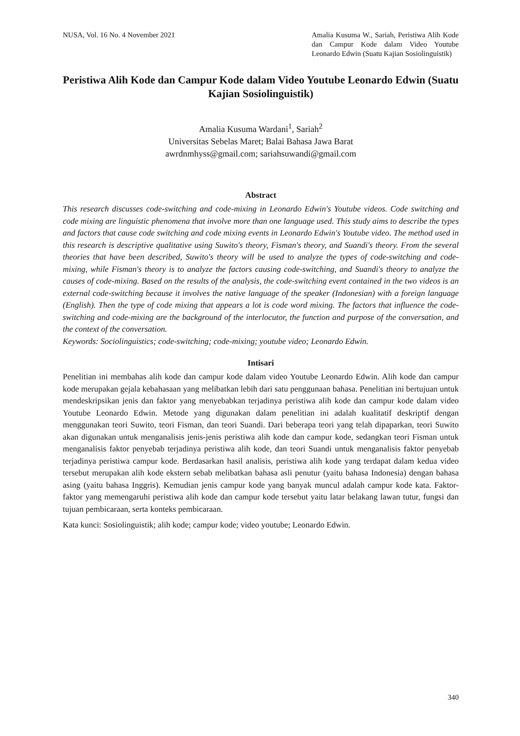NUSA, Vol. 16 No. 4 November 2021
Amalia Kusuma W., Sariah, Peristiwa Alih Kode dan Campur Kode dalam Video Youtube Leonardo Edwin (Suatu Kajian Sosiolinguistik)
Peristiwa Alih Kode dan Campur Kode dalam Video Youtube Leonardo Edwin (Suatu Kajian Sosiolinguistik)
Amalia Kusuma Wardani<sup>1</sup>, Sariah<sup>2</sup>
Universitas Sebelas Maret; Balai Bahasa Jawa Barat
awrdnmhyss@gmail.com; sariahsuwandi@gmail.com
Abstract
This research discusses code-switching and code-mixing in Leonardo Edwin's Youtube videos. Code switching and code mixing are linguistic phenomena that involve more than one language used. This study aims to describe the types and factors that cause code switching and code mixing events in Leonardo Edwin's Youtube video. The method used in this research is descriptive qualitative using Suwito's theory, Fisman's theory, and Suandi's theory. From the several theories that have been described, Suwito's theory will be used to analyze the types of code-switching and code-mixing, while Fisman's theory is to analyze the factors causing code-switching, and Suandi's theory to analyze the causes of code-mixing. Based on the results of the analysis, the code-switching event contained in the two videos is an external code-switching because it involves the native language of the speaker (Indonesian) with a foreign language (English). Then the type of code mixing that appears a lot is code word mixing. The factors that influence the code-switching and code-mixing are the background of the interlocutor, the function and purpose of the conversation, and the context of the conversation.
Keywords: Sociolinguistics; code-switching; code-mixing; youtube video; Leonardo Edwin.
Intisari
Penelitian ini membahas alih kode dan campur kode dalam video Youtube Leonardo Edwin. Alih kode dan campur kode merupakan gejala kebahasaan yang melibatkan lebih dari satu penggunaan bahasa. Penelitian ini bertujuan untuk mendeskripsikan jenis dan faktor yang menyebabkan terjadinya peristiwa alih kode dan campur kode dalam video Youtube Leonardo Edwin. Metode yang digunakan dalam penelitian ini adalah kualitatif deskriptif dengan menggunakan teori Suwito, teori Fisman, dan teori Suandi. Dari beberapa teori yang telah dipaparkan, teori Suwito akan digunakan untuk menganalisis jenis-jenis peristiwa alih kode dan campur kode, sedangkan teori Fisman untuk menganalisis faktor penyebab terjadinya peristiwa alih kode, dan teori Suandi untuk menganalisis faktor penyebab terjadinya peristiwa campur kode. Berdasarkan hasil analisis, peristiwa alih kode yang terdapat dalam kedua video tersebut merupakan alih kode ekstern sebab melibatkan bahasa asli penutur (yaitu bahasa Indonesia) dengan bahasa asing (yaitu bahasa Inggris). Kemudian jenis campur kode yang banyak muncul adalah campur kode kata. Faktor-faktor yang memengaruhi peristiwa alih kode dan campur kode tersebut yaitu latar belakang lawan tutur, fungsi dan tujuan pembicaraan, serta konteks pembicaraan.
Kata kunci: Sosiolinguistik; alih kode; campur kode; video youtube; Leonardo Edwin.
340